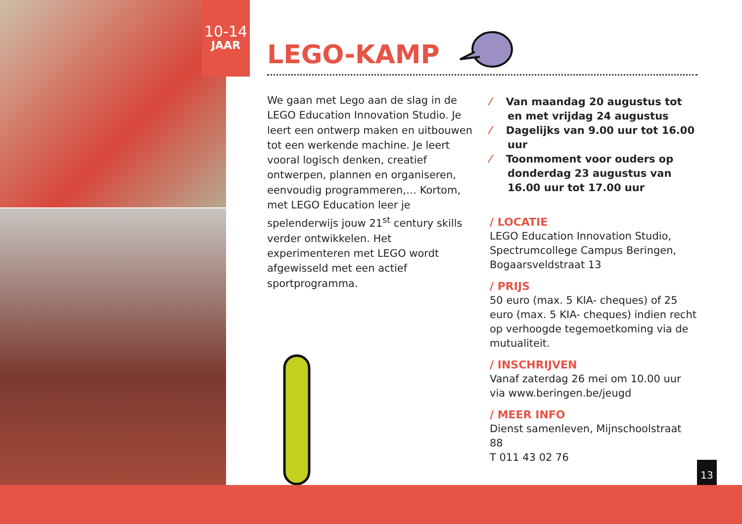10-14
JAAR
LEGO-KAMP
We gaan met Lego aan de slag in de LEGO Education Innovation Studio. Je leert een ontwerp maken en uitbouwen tot een werkende machine. Je leert vooral logisch denken, creatief ontwerpen, plannen en organiseren, eenvoudig programmeren,… Kortom, met LEGO Education leer je spelenderwijs jouw 21<sup>st</sup> century skills verder ontwikkelen. Het experimenteren met LEGO wordt afgewisseld met een actief sportprogramma.
⁄ Van maandag 20 augustus tot en met vrijdag 24 augustus
⁄ Dagelijks van 9.00 uur tot 16.00 uur
⁄ Toonmoment voor ouders op donderdag 23 augustus van 16.00 uur tot 17.00 uur
/ LOCATIE
LEGO Education Innovation Studio, Spectrumcollege Campus Beringen, Bogaarsveldstraat 13
/ PRIJS
50 euro (max. 5 KIA- cheques) of 25 euro (max. 5 KIA- cheques) indien recht op verhoogde tegemoetkoming via de mutualiteit.
/ INSCHRIJVEN
Vanaf zaterdag 26 mei om 10.00 uur via www.beringen.be/jeugd
/ MEER INFO
Dienst samenleven, Mijnschoolstraat 88
T 011 43 02 76
13